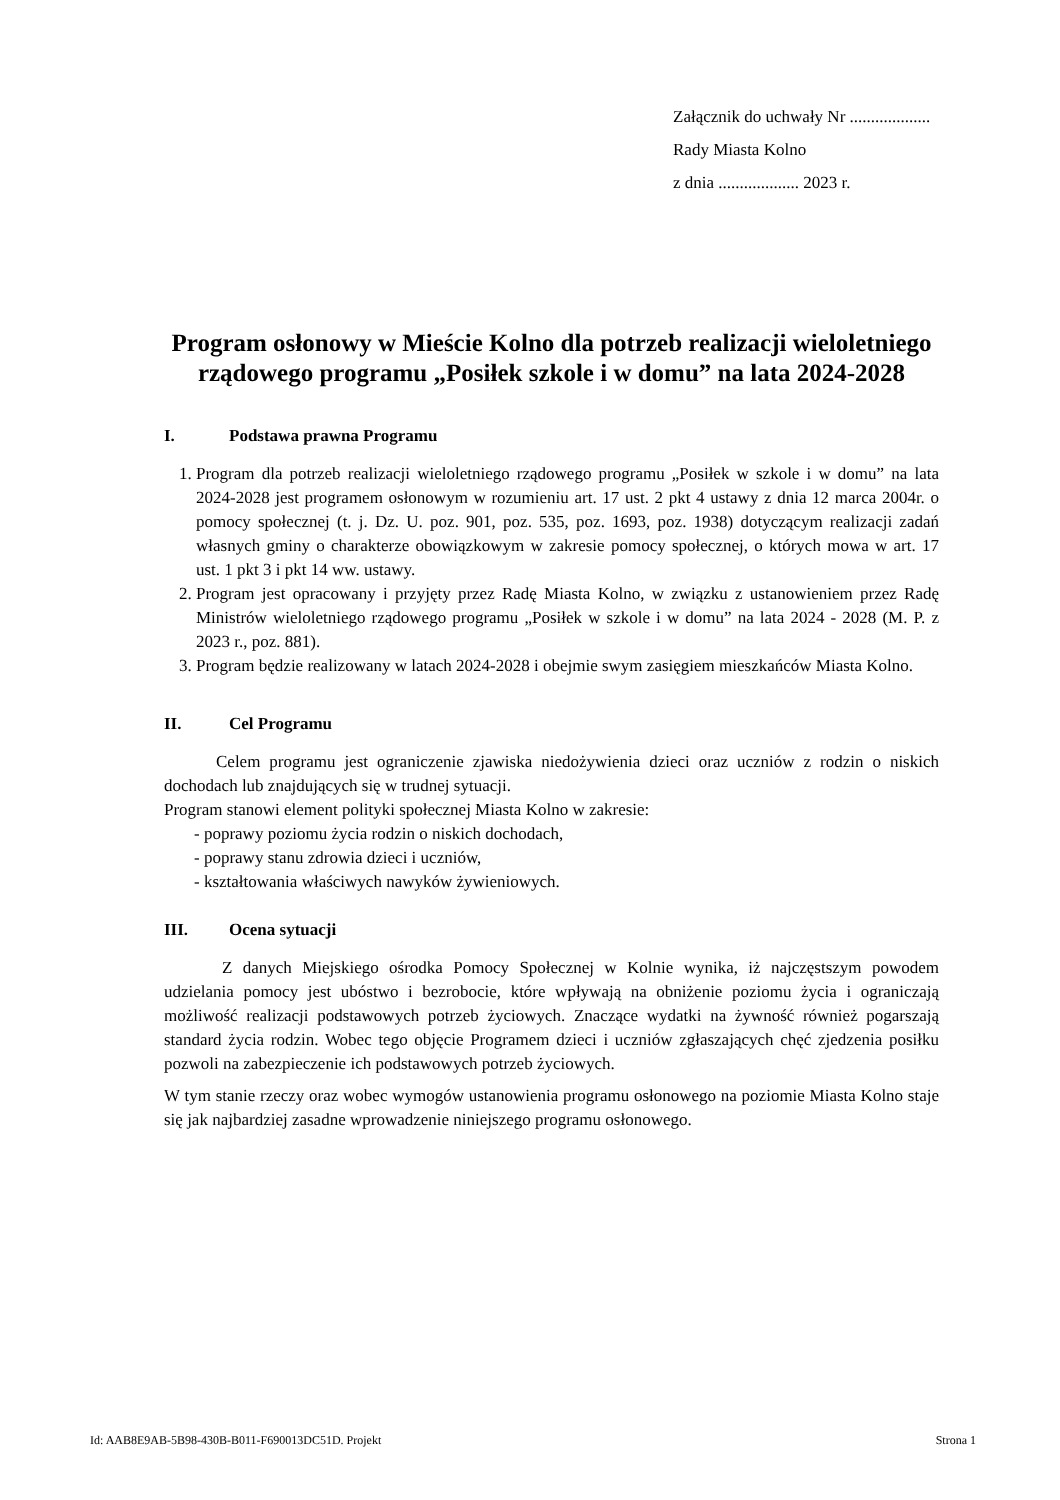Załącznik do uchwały Nr ...................
Rady Miasta Kolno
z dnia ................... 2023 r.
Program osłonowy w Mieście Kolno dla potrzeb realizacji wieloletniego rządowego programu „Posiłek szkole i w domu” na lata 2024-2028
I. Podstawa prawna Programu
1. Program dla potrzeb realizacji wieloletniego rządowego programu „Posiłek w szkole i w domu” na lata 2024-2028 jest programem osłonowym w rozumieniu art. 17 ust. 2 pkt 4 ustawy z dnia 12 marca 2004r. o pomocy społecznej (t. j. Dz. U. poz. 901, poz. 535, poz. 1693, poz. 1938) dotyczącym realizacji zadań własnych gminy o charakterze obowiązkowym w zakresie pomocy społecznej, o których mowa w art. 17 ust. 1 pkt 3 i pkt 14 ww. ustawy.
2. Program jest opracowany i przyjęty przez Radę Miasta Kolno, w związku z ustanowieniem przez Radę Ministrów wieloletniego rządowego programu „Posiłek w szkole i w domu” na lata 2024 - 2028 (M. P. z 2023 r., poz. 881).
3. Program będzie realizowany w latach 2024-2028 i obejmie swym zasięgiem mieszkańców Miasta Kolno.
II. Cel Programu
Celem programu jest ograniczenie zjawiska niedożywienia dzieci oraz uczniów z rodzin o niskich dochodach lub znajdujących się w trudnej sytuacji.
Program stanowi element polityki społecznej Miasta Kolno w zakresie:
- poprawy poziomu życia rodzin o niskich dochodach,
- poprawy stanu zdrowia dzieci i uczniów,
- kształtowania właściwych nawyków żywieniowych.
III. Ocena sytuacji
Z danych Miejskiego ośrodka Pomocy Społecznej w Kolnie wynika, iż najczęstszym powodem udzielania pomocy jest ubóstwo i bezrobocie, które wpływają na obniżenie poziomu życia i ograniczają możliwość realizacji podstawowych potrzeb życiowych. Znaczące wydatki na żywność również pogarszają standard życia rodzin. Wobec tego objęcie Programem dzieci i uczniów zgłaszających chęć zjedzenia posiłku pozwoli na zabezpieczenie ich podstawowych potrzeb życiowych.
W tym stanie rzeczy oraz wobec wymogów ustanowienia programu osłonowego na poziomie Miasta Kolno staje się jak najbardziej zasadne wprowadzenie niniejszego programu osłonowego.
Id: AAB8E9AB-5B98-430B-B011-F690013DC51D. Projekt Strona 1